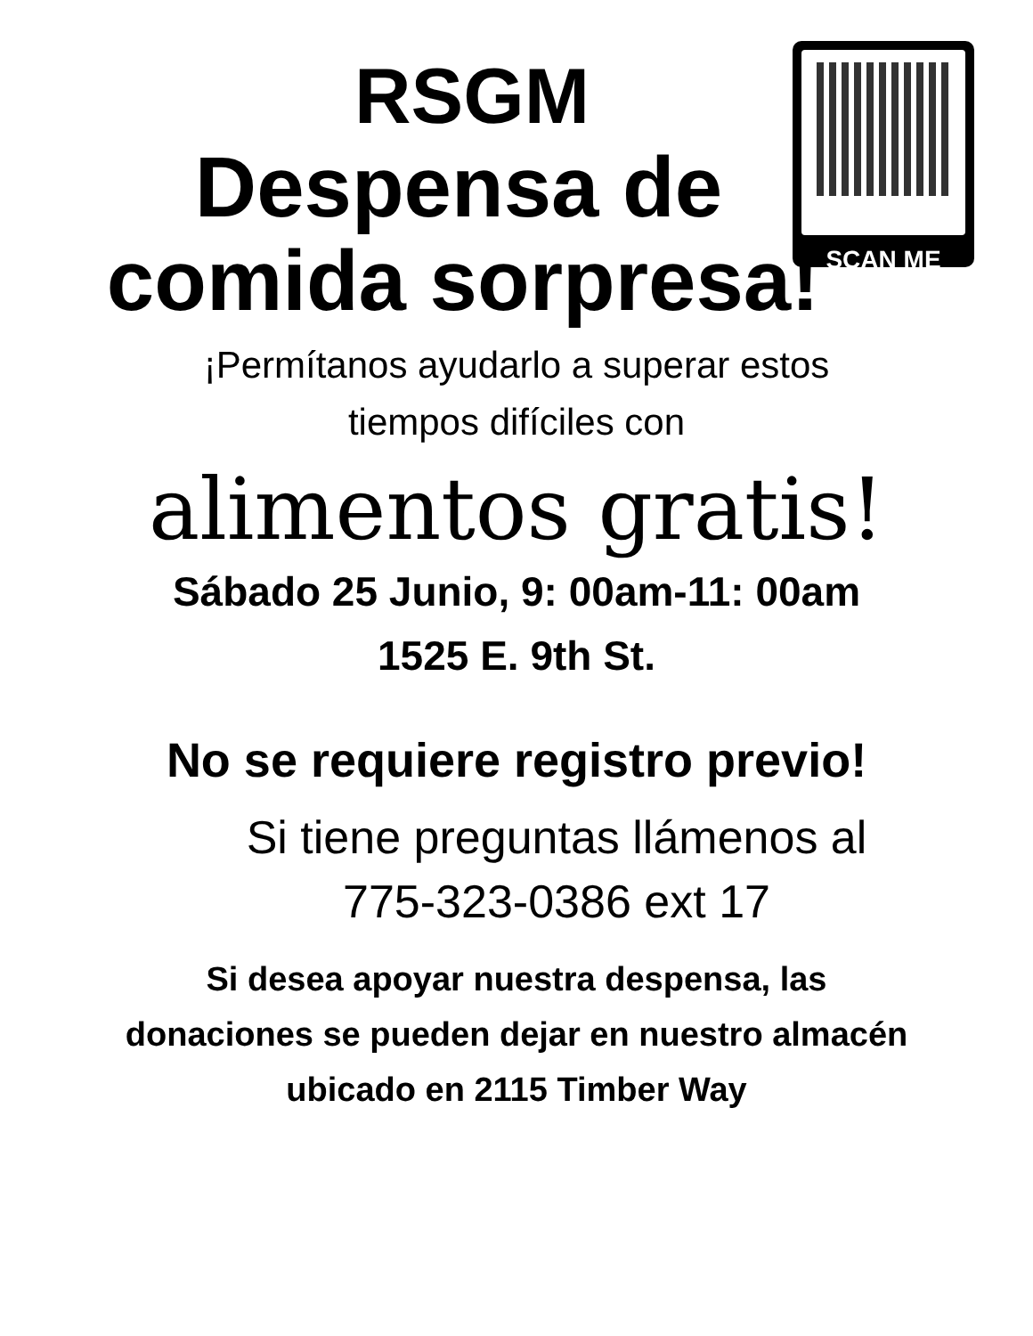SCAN ME
RSGM
Despensa de
comida sorpresa!
¡Permítanos ayudarlo a superar estos
tiempos difíciles con
alimentos gratis!
Sábado 25 Junio, 9: 00am-11: 00am
1525 E. 9th St.
No se requiere registro previo!
Si tiene preguntas llámenos al
775-323-0386 ext 17
Si desea apoyar nuestra despensa, las
donaciones se pueden dejar en nuestro almacén
ubicado en 2115 Timber Way